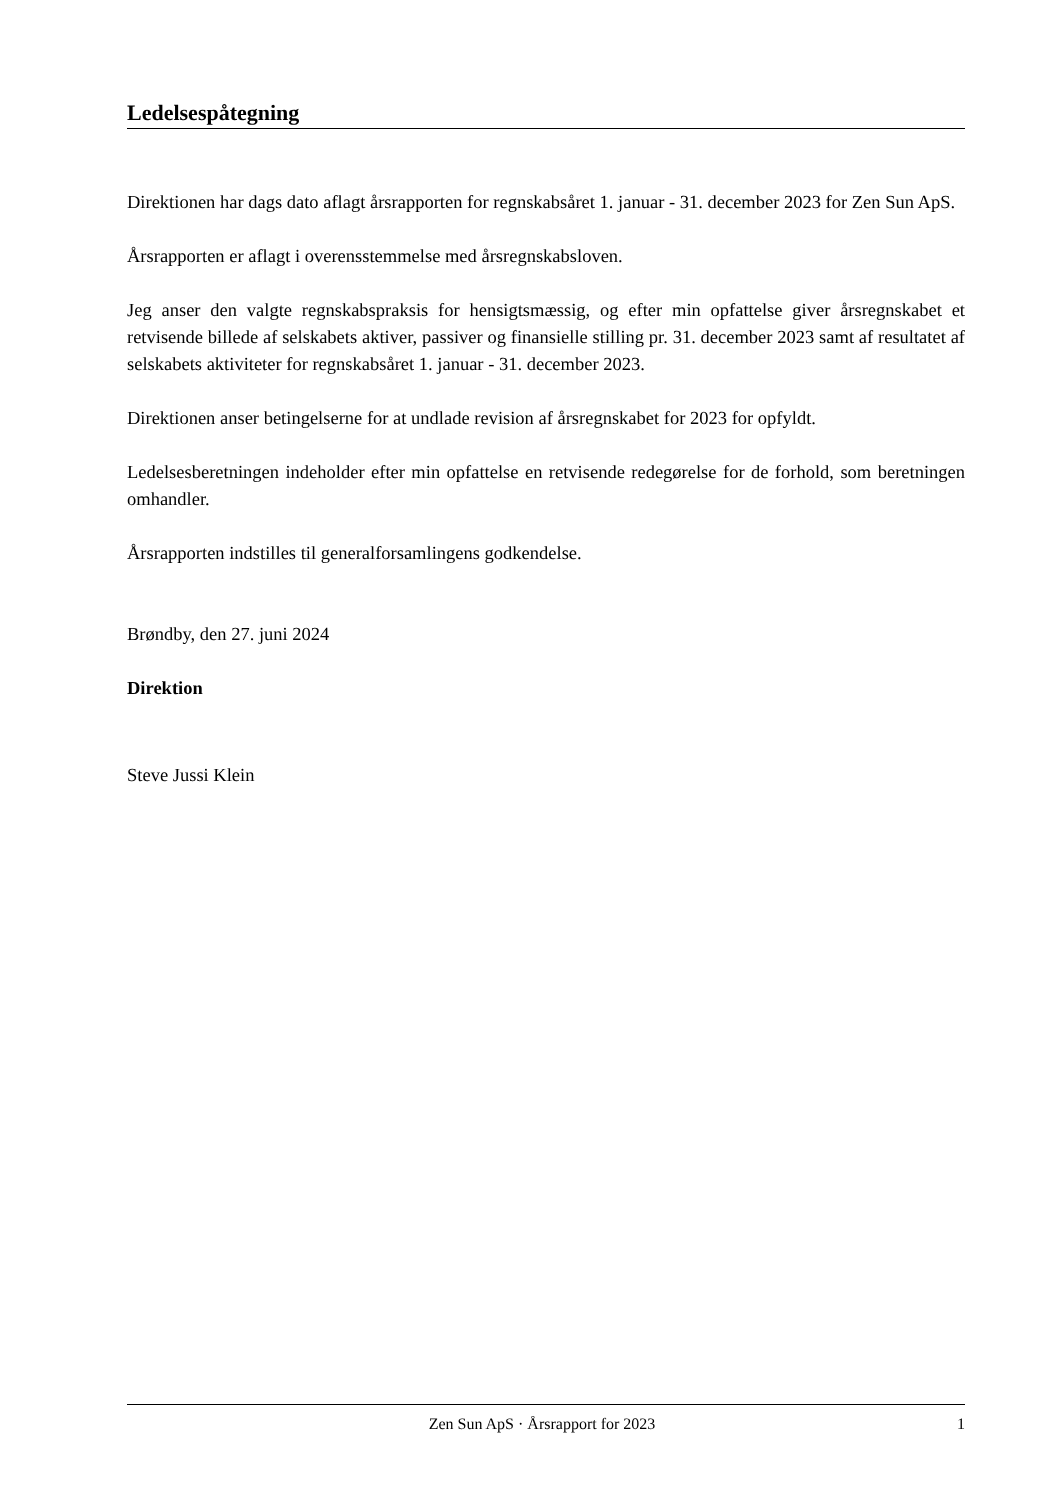Ledelsespåtegning
Direktionen har dags dato aflagt årsrapporten for regnskabsåret 1. januar - 31. december 2023 for Zen Sun ApS.
Årsrapporten er aflagt i overensstemmelse med årsregnskabsloven.
Jeg anser den valgte regnskabspraksis for hensigtsmæssig, og efter min opfattelse giver årsregnskabet et retvisende billede af selskabets aktiver, passiver og finansielle stilling pr. 31. december 2023 samt af resultatet af selskabets aktiviteter for regnskabsåret 1. januar - 31. december 2023.
Direktionen anser betingelserne for at undlade revision af årsregnskabet for 2023 for opfyldt.
Ledelsesberetningen indeholder efter min opfattelse en retvisende redegørelse for de forhold, som beretningen omhandler.
Årsrapporten indstilles til generalforsamlingens godkendelse.
Brøndby, den 27. juni 2024
Direktion
Steve Jussi Klein
Zen Sun ApS · Årsrapport for 2023 1